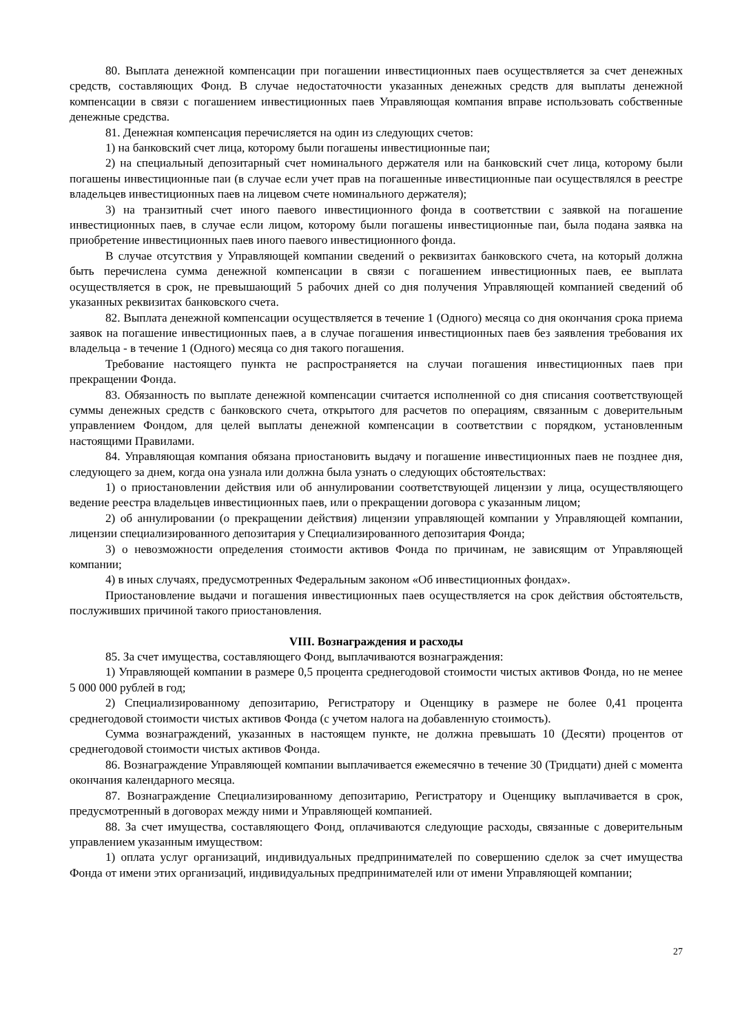80. Выплата денежной компенсации при погашении инвестиционных паев осуществляется за счет денежных средств, составляющих Фонд. В случае недостаточности указанных денежных средств для выплаты денежной компенсации в связи с погашением инвестиционных паев Управляющая компания вправе использовать собственные денежные средства.
81. Денежная компенсация перечисляется на один из следующих счетов:
1) на банковский счет лица, которому были погашены инвестиционные паи;
2) на специальный депозитарный счет номинального держателя или на банковский счет лица, которому были погашены инвестиционные паи (в случае если учет прав на погашенные инвестиционные паи осуществлялся в реестре владельцев инвестиционных паев на лицевом счете номинального держателя);
3) на транзитный счет иного паевого инвестиционного фонда в соответствии с заявкой на погашение инвестиционных паев, в случае если лицом, которому были погашены инвестиционные паи, была подана заявка на приобретение инвестиционных паев иного паевого инвестиционного фонда.
В случае отсутствия у Управляющей компании сведений о реквизитах банковского счета, на который должна быть перечислена сумма денежной компенсации в связи с погашением инвестиционных паев, ее выплата осуществляется в срок, не превышающий 5 рабочих дней со дня получения Управляющей компанией сведений об указанных реквизитах банковского счета.
82. Выплата денежной компенсации осуществляется в течение 1 (Одного) месяца со дня окончания срока приема заявок на погашение инвестиционных паев, а в случае погашения инвестиционных паев без заявления требования их владельца - в течение 1 (Одного) месяца со дня такого погашения.
Требование настоящего пункта не распространяется на случаи погашения инвестиционных паев при прекращении Фонда.
83. Обязанность по выплате денежной компенсации считается исполненной со дня списания соответствующей суммы денежных средств с банковского счета, открытого для расчетов по операциям, связанным с доверительным управлением Фондом, для целей выплаты денежной компенсации в соответствии с порядком, установленным настоящими Правилами.
84. Управляющая компания обязана приостановить выдачу и погашение инвестиционных паев не позднее дня, следующего за днем, когда она узнала или должна была узнать о следующих обстоятельствах:
1) о приостановлении действия или об аннулировании соответствующей лицензии у лица, осуществляющего ведение реестра владельцев инвестиционных паев, или о прекращении договора с указанным лицом;
2) об аннулировании (о прекращении действия) лицензии управляющей компании у Управляющей компании, лицензии специализированного депозитария у Специализированного депозитария Фонда;
3) о невозможности определения стоимости активов Фонда по причинам, не зависящим от Управляющей компании;
4) в иных случаях, предусмотренных Федеральным законом «Об инвестиционных фондах».
Приостановление выдачи и погашения инвестиционных паев осуществляется на срок действия обстоятельств, послуживших причиной такого приостановления.
VIII. Вознаграждения и расходы
85. За счет имущества, составляющего Фонд, выплачиваются вознаграждения:
1) Управляющей компании в размере 0,5 процента среднегодовой стоимости чистых активов Фонда, но не менее 5 000 000 рублей в год;
2) Специализированному депозитарию, Регистратору и Оценщику в размере не более 0,41 процента среднегодовой стоимости чистых активов Фонда (с учетом налога на добавленную стоимость).
Сумма вознаграждений, указанных в настоящем пункте, не должна превышать 10 (Десяти) процентов от среднегодовой стоимости чистых активов Фонда.
86. Вознаграждение Управляющей компании выплачивается ежемесячно в течение 30 (Тридцати) дней с момента окончания календарного месяца.
87. Вознаграждение Специализированному депозитарию, Регистратору и Оценщику выплачивается в срок, предусмотренный в договорах между ними и Управляющей компанией.
88. За счет имущества, составляющего Фонд, оплачиваются следующие расходы, связанные с доверительным управлением указанным имуществом:
1) оплата услуг организаций, индивидуальных предпринимателей по совершению сделок за счет имущества Фонда от имени этих организаций, индивидуальных предпринимателей или от имени Управляющей компании;
27